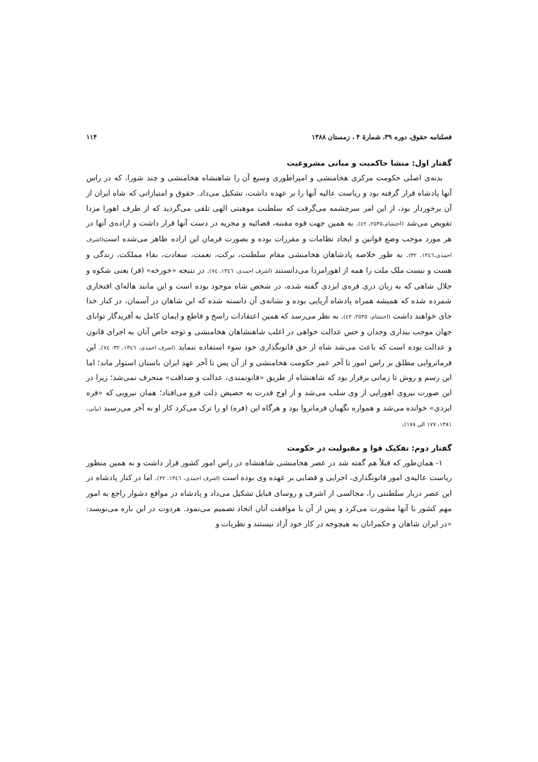فصلنامه حقوق، دوره ۳۹، شمارۀ ۴ ، زمستان ۱۳۸۸ ۱۱۴
گفتار اول: منشا حاکمیت و مبانی مشروعیت
بدنه‌ی اصلی حکومت مرکزی هخامنشی و امپراطوری وسیع آن را شاهنشاه هخامنشی و چند شورا، که در راس آنها پادشاه قرار گرفته بود و ریاست عالیه آنها را بر عهده داشت، تشکیل می‌داد. حقوق و امتیازاتی که شاه ایران از آن برخوردار بود، از این امر سرچشمه می‌گرفت که سلطنت موهبتی الهی تلقی می‌گردید که از طرف اهورا مزدا تفویض می‌شد (احتشام،۲۵۳۵، ٤٢). به همین جهت قوه مقننه، قضائیه و مجریه در دست آنها قرار داشت و اراده‌ی آنها در هر مورد موجب وضع قوانین و ایجاد نظامات و مقررات بوده و بصورت فرمان این اراده ظاهر می‌شده است(اشرف احمدی،١٣٤٦، ٣٢). به طور خلاصه پادشاهان هخامنشی مقام سلطنت، برکت، نعمت، سعادت، بقاء مملکت، زندگی و هست و نیست ملک ملت را همه از اهورامزدا می‌دانستند (اشرف احمدی، ١٣٤٦، ٧٤). در نتیجه «خورخه» (فر) یعنی شکوه و جلال شاهی که به زبان دری فره‌ی ایزدی گفته شده، در شخص شاه موجود بوده است و این مانند هاله‌ای افتخاری شمرده شده که همیشه همراه پادشاه آریایی بوده و نشانه‌ی آن دانسته شده که این شاهان در آسمان، در کنار خدا جای خواهند داشت (احتشام، ٢٥٣٥، ٤٢). به نظر می‌رسد که همین اعتقادات راسخ و قاطع و ایمان کامل به آفریدگار توانای جهان موجب بیداری وجدان و حس عدالت خواهی در اغلب شاهنشاهان هخامنشی و توجه خاص آنان به اجرای قانون و عدالت بوده است که باعث می‌شد شاه از حق قانونگذاری خود سوء استفاده ننماید (اشرف احمدی، ١٣٤٦، ٣٢- ٧٤). این فرمانروایی مطلق بر راس امور تا آخر عمر حکومت هخامنشی و از آن پس تا آخر عهد ایران باستان استوار ماند؛ اما این رسم و روش تا زمانی برقرار بود که شاهنشاه از طریق «قانونمندی، عدالت و صداقت» منحرف نمی‌شد؛ زیرا در این صورت نیروی اهورایی از وی سلب می‌شد و از اوج قدرت به حضیض ذلت فرو می‌افتاد؛ همان نیرویی که «فره ایزدی» خوانده می‌شد و همواره نگهبان فرمانروا بود و هرگاه این (فره) او را ترک می‌کرد کار او به آخر می‌رسید (بیانی، ١٣٨١، ١٧٧ الی ١٧٨).
گفتار دوم: تفکیک قوا و مقبولیت در حکومت
۱- همان‌طور که قبلاً هم گفته شد در عصر هخامنشی شاهنشاه در راس امور کشور قرار داشت و به همین منظور ریاست عالیه‌ی امور قانونگذاری، اجرایی و قضایی بر عهده وی بوده است (اشرف احمدی، ١٣٤٦، ٣٢). اما در کنار پادشاه در این عصر دربار سلطنتی را، مجالسی از اشرف و روسای قبایل تشکیل می‌داد و پادشاه در مواقع دشوار راجع به امور مهم کشور با آنها مشورت می‌کرد و پس از آن با موافقت آنان اتخاذ تصمیم می‌نمود. هردوت در این باره می‌نویسد: «در ایران شاهان و حکمرانان به هیچوجه در کار خود آزاد نیستند و نظریات و